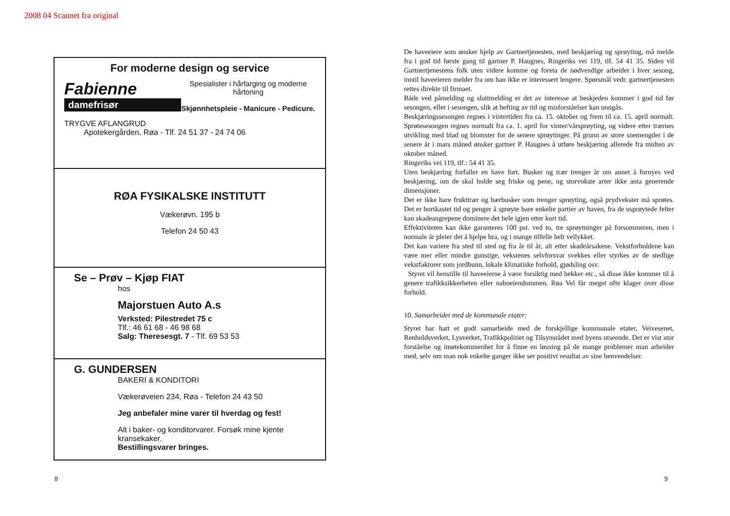2008 04 Scannet fra original
For moderne design og service
Fabienne
damefrisør
Spesialister i hårfarging og moderne hårtoning
Skjønnhetspleie - Manicure - Pedicure.
TRYGVE AFLANGRUD
Apotekergården, Røa - Tlf. 24 51 37 - 24 74 06
RØA FYSIKALSKE INSTITUTT
Vækerøvn. 195 b
Telefon 24 50 43
Se – Prøv – Kjøp FIAT
hos
Majorstuen Auto A.s
Verksted: Pilestredet 75 c
Tlf.: 46 61 68 - 46 98 68
Salg: Theresesgt. 7 - Tlf. 69 53 53
G. GUNDERSEN
BAKERI & KONDITORI
Vækerøveien 234, Røa - Telefon 24 43 50
Jeg anbefaler mine varer til hverdag og fest!
Alt i baker- og konditorvarer. Forsøk mine kjente kransekaker.
Bestillingsvarer bringes.
De haveeiere som ønsker hjelp av Gartnertjenesten, med beskjæring og sprøyting, må melde fra i god tid første gang til gartner P. Haugnes, Ringeriks vei 119, tlf. 54 41 35. Siden vil Gartnertjenestens folk uten videre komme og foreta de nødvendige arbeider i hver sesong, inntil haveeieren melder fra om han ikke er interessert lengere. Spørsmål vedr. gartnertjenesten rettes direkte til firmaet.
Både ved påmelding og sluttmelding er det av interesse at beskjeden kommer i god tid før sesongen, eller i sesongen, slik at hefting av tid og misforståelser kan unngås.
Beskjæringssesongen regnes i vintertiden fra ca. 15. oktober og frem til ca. 15. april normalt. Sprøtesesongen regnes normalt fra ca. 1. april for vinter/vårsprøyting, og videre etter trærnes utvikling med blad og blomster for de senere sprøytinger. På grunn av store snemengder i de senere år i mars måned ønsker gartner P. Haugnes å utføre beskjæring allerede fra midten av oktober måned.
Ringeriks vei 119, tlf.: 54 41 35.
Uten beskjæring forfaller en have fort. Busker og trær trenger år om annet å fornyes ved beskjæring, om de skal holde seg friske og pene, og storvokste arter ikke anta generende dimensjoner.
Det er ikke bare frukttrær og bærbusker som trenger sprøyting, også prydvekster må sprøtes. Det er bortkastet tid og penger å sprøyte bare enkelte partier av haven, fra de usprøytede felter kan skadeangrepene dominere det hele igjen etter kort tid.
Effektiviteten kan ikke garanteres 100 pst. ved to, tre sprøytninger på forsommeren, men i normale år pleier det å hjelpe bra, og i mange tilfelle helt vellykket.
Det kan variere fra sted til sted og fra år til år, alt etter skadeårsakene. Vekstforholdene kan være mer eller mindre gunstige, vekstenes selvforsvar svekkes eller styrkes av de stedlige vekstfaktorer som jordbunn, lokale klimatiske forhold, gjødsling osv.
Styret vil henstille til haveeierne å være forsiktig med hekker etc., så disse ikke kommer til å genere trafikksikkerheten eller naboeiendommen. Røa Vel får meget ofte klager over disse forhold.
10. Samarbeidet med de kommunale etater:
Styret har hatt et godt samarbeide med de forskjellige kommunale etater, Veivesenet, Renholdsverket, Lysverket, Trafikkpolitiet og Tilsynsrådet med byens utseende. Det er vist stor forståelse og imøtekommenhet for å finne en løsning på de mange problemer man arbeider med, selv om man nok enkelte ganger ikke ser positivt resultat av sine henvendelser.
8 9